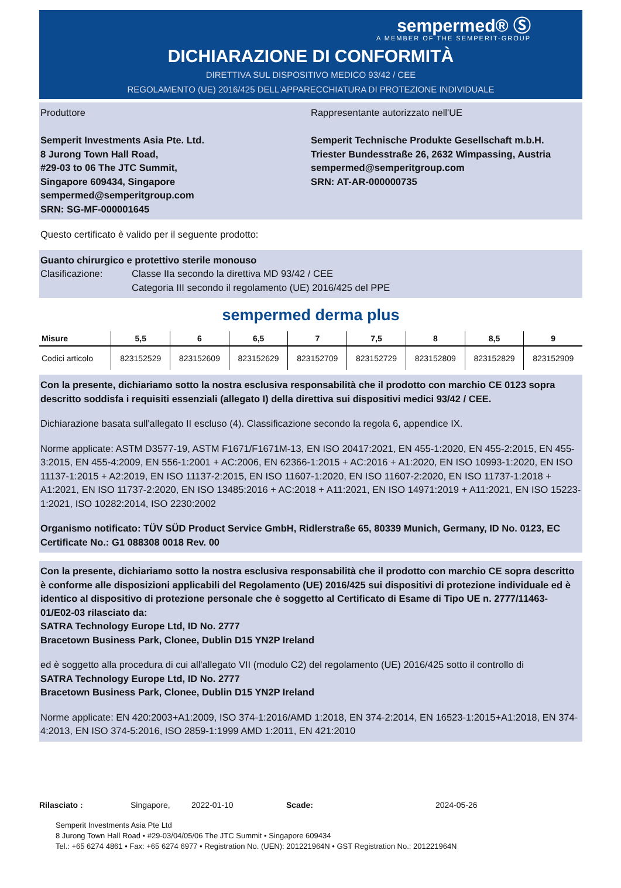sempermed® Ⓢ
A MEMBER OF THE SEMPERIT-GROUP
DICHIARAZIONE DI CONFORMITÀ
DIRETTIVA SUL DISPOSITIVO MEDICO 93/42 / CEE
REGOLAMENTO (UE) 2016/425 DELL'APPARECCHIATURA DI PROTEZIONE INDIVIDUALE
Produttore
Semperit Investments Asia Pte. Ltd.
8 Jurong Town Hall Road,
#29-03 to 06 The JTC Summit,
Singapore 609434, Singapore
sempermed@semperitgroup.com
SRN: SG-MF-000001645
Rappresentante autorizzato nell'UE
Semperit Technische Produkte Gesellschaft m.b.H.
Triester Bundesstraße 26, 2632 Wimpassing, Austria
sempermed@semperitgroup.com
SRN: AT-AR-000000735
Questo certificato è valido per il seguente prodotto:
Guanto chirurgico e protettivo sterile monouso
Clasificazione: Classe IIa secondo la direttiva MD 93/42 / CEE
Categoria III secondo il regolamento (UE) 2016/425 del PPE
sempermed derma plus
| Misure | 5,5 | 6 | 6,5 | 7 | 7,5 | 8 | 8,5 | 9 |
| --- | --- | --- | --- | --- | --- | --- | --- | --- |
| Codici articolo | 823152529 | 823152609 | 823152629 | 823152709 | 823152729 | 823152809 | 823152829 | 823152909 |
Con la presente, dichiariamo sotto la nostra esclusiva responsabilità che il prodotto con marchio CE 0123 sopra descritto soddisfa i requisiti essenziali (allegato I) della direttiva sui dispositivi medici 93/42 / CEE.
Dichiarazione basata sull'allegato II escluso (4). Classificazione secondo la regola 6, appendice IX.
Norme applicate: ASTM D3577-19, ASTM F1671/F1671M-13, EN ISO 20417:2021, EN 455-1:2020, EN 455-2:2015, EN 455-3:2015, EN 455-4:2009, EN 556-1:2001 + AC:2006, EN 62366-1:2015 + AC:2016 + A1:2020, EN ISO 10993-1:2020, EN ISO 11137-1:2015 + A2:2019, EN ISO 11137-2:2015, EN ISO 11607-1:2020, EN ISO 11607-2:2020, EN ISO 11737-1:2018 + A1:2021, EN ISO 11737-2:2020, EN ISO 13485:2016 + AC:2018 + A11:2021, EN ISO 14971:2019 + A11:2021, EN ISO 15223-1:2021, ISO 10282:2014, ISO 2230:2002
Organismo notificato: TÜV SÜD Product Service GmbH, Ridlerstraße 65, 80339 Munich, Germany, ID No. 0123, EC Certificate No.: G1 088308 0018 Rev. 00
Con la presente, dichiariamo sotto la nostra esclusiva responsabilità che il prodotto con marchio CE sopra descritto è conforme alle disposizioni applicabili del Regolamento (UE) 2016/425 sui dispositivi di protezione individuale ed è identico al dispositivo di protezione personale che è soggetto al Certificato di Esame di Tipo UE n. 2777/11463-01/E02-03 rilasciato da:
SATRA Technology Europe Ltd, ID No. 2777
Bracetown Business Park, Clonee, Dublin D15 YN2P Ireland
ed è soggetto alla procedura di cui all'allegato VII (modulo C2) del regolamento (UE) 2016/425 sotto il controllo di
SATRA Technology Europe Ltd, ID No. 2777
Bracetown Business Park, Clonee, Dublin D15 YN2P Ireland
Norme applicate: EN 420:2003+A1:2009, ISO 374-1:2016/AMD 1:2018, EN 374-2:2014, EN 16523-1:2015+A1:2018, EN 374-4:2013, EN ISO 374-5:2016, ISO 2859-1:1999 AMD 1:2011, EN 421:2010
Rilasciato : Singapore, 2022-01-10 Scade: 2024-05-26
Semperit Investments Asia Pte Ltd
8 Jurong Town Hall Road • #29-03/04/05/06 The JTC Summit • Singapore 609434
Tel.: +65 6274 4861 • Fax: +65 6274 6977 • Registration No. (UEN): 201221964N • GST Registration No.: 201221964N